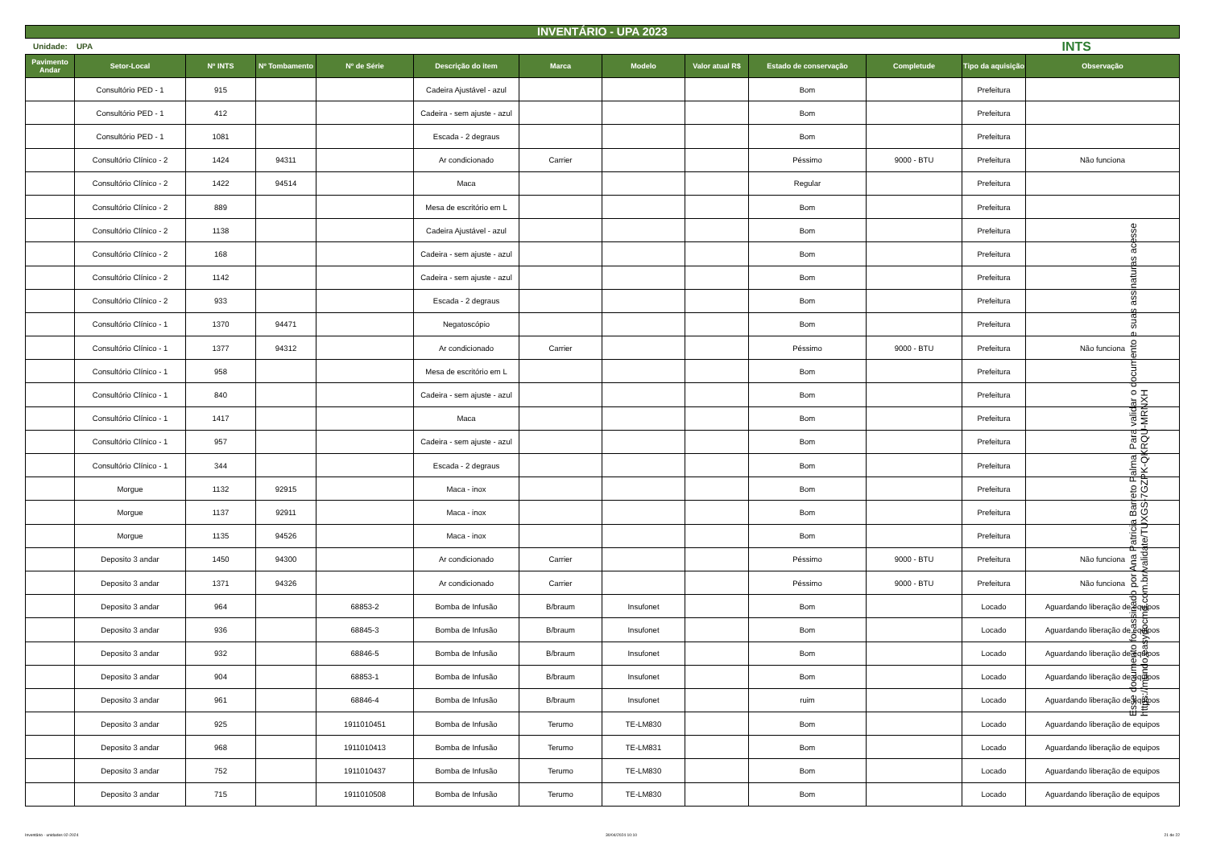INVENTÁRIO - UPA 2023
Unidade: UPA INTS
| Pavimento Andar | Setor-Local | Nº INTS | Nº Tombamento | Nº de Série | Descrição do item | Marca | Modelo | Valor atual R$ | Estado de conservação | Completude | Tipo da aquisição | Observação |
| --- | --- | --- | --- | --- | --- | --- | --- | --- | --- | --- | --- | --- |
| | Consultório PED - 1 | 915 | | | Cadeira Ajustável - azul | | | | Bom | | Prefeitura | |
| | Consultório PED - 1 | 412 | | | Cadeira - sem ajuste - azul | | | | Bom | | Prefeitura | |
| | Consultório PED - 1 | 1081 | | | Escada - 2 degraus | | | | Bom | | Prefeitura | |
| | Consultório Clínico - 2 | 1424 | 94311 | | Ar condicionado | Carrier | | | Péssimo | 9000 - BTU | Prefeitura | Não funciona |
| | Consultório Clínico - 2 | 1422 | 94514 | | Maca | | | | Regular | | Prefeitura | |
| | Consultório Clínico - 2 | 889 | | | Mesa de escritório em L | | | | Bom | | Prefeitura | |
| | Consultório Clínico - 2 | 1138 | | | Cadeira Ajustável - azul | | | | Bom | | Prefeitura | |
| | Consultório Clínico - 2 | 168 | | | Cadeira - sem ajuste - azul | | | | Bom | | Prefeitura | |
| | Consultório Clínico - 2 | 1142 | | | Cadeira - sem ajuste - azul | | | | Bom | | Prefeitura | |
| | Consultório Clínico - 2 | 933 | | | Escada - 2 degraus | | | | Bom | | Prefeitura | |
| | Consultório Clínico - 1 | 1370 | 94471 | | Negatoscópio | | | | Bom | | Prefeitura | |
| | Consultório Clínico - 1 | 1377 | 94312 | | Ar condicionado | Carrier | | | Péssimo | 9000 - BTU | Prefeitura | Não funciona |
| | Consultório Clínico - 1 | 958 | | | Mesa de escritório em L | | | | Bom | | Prefeitura | |
| | Consultório Clínico - 1 | 840 | | | Cadeira - sem ajuste - azul | | | | Bom | | Prefeitura | |
| | Consultório Clínico - 1 | 1417 | | | Maca | | | | Bom | | Prefeitura | |
| | Consultório Clínico - 1 | 957 | | | Cadeira - sem ajuste - azul | | | | Bom | | Prefeitura | |
| | Consultório Clínico - 1 | 344 | | | Escada - 2 degraus | | | | Bom | | Prefeitura | |
| | Morgue | 1132 | 92915 | | Maca - inox | | | | Bom | | Prefeitura | |
| | Morgue | 1137 | 92911 | | Maca - inox | | | | Bom | | Prefeitura | |
| | Morgue | 1135 | 94526 | | Maca - inox | | | | Bom | | Prefeitura | |
| | Deposito 3 andar | 1450 | 94300 | | Ar condicionado | Carrier | | | Péssimo | 9000 - BTU | Prefeitura | Não funciona |
| | Deposito 3 andar | 1371 | 94326 | | Ar condicionado | Carrier | | | Péssimo | 9000 - BTU | Prefeitura | Não funciona |
| | Deposito 3 andar | 964 | | 68853-2 | Bomba de Infusão | B/braum | Insufonet | | Bom | | Locado | Aguardando liberação de equipos |
| | Deposito 3 andar | 936 | | 68845-3 | Bomba de Infusão | B/braum | Insufonet | | Bom | | Locado | Aguardando liberação de equipos |
| | Deposito 3 andar | 932 | | 68846-5 | Bomba de Infusão | B/braum | Insufonet | | Bom | | Locado | Aguardando liberação de equipos |
| | Deposito 3 andar | 904 | | 68853-1 | Bomba de Infusão | B/braum | Insufonet | | Bom | | Locado | Aguardando liberação de equipos |
| | Deposito 3 andar | 961 | | 68846-4 | Bomba de Infusão | B/braum | Insufonet | | ruim | | Locado | Aguardando liberação de equipos |
| | Deposito 3 andar | 925 | | 1911010451 | Bomba de Infusão | Terumo | TE-LM830 | | Bom | | Locado | Aguardando liberação de equipos |
| | Deposito 3 andar | 968 | | 1911010413 | Bomba de Infusão | Terumo | TE-LM831 | | Bom | | Locado | Aguardando liberação de equipos |
| | Deposito 3 andar | 752 | | 1911010437 | Bomba de Infusão | Terumo | TE-LM830 | | Bom | | Locado | Aguardando liberação de equipos |
| | Deposito 3 andar | 715 | | 1911010508 | Bomba de Infusão | Terumo | TE-LM830 | | Bom | | Locado | Aguardando liberação de equipos |
Esse documento foi assinado por Ana Patricia Barreto Palma. Para validar o documento e suas assinaturas acesse https://mundo.easydocmd.com.br/validate/TUXGS-7GZPK-QKRQU-MRNXH
Inventário - unidades 02-2024 30/04/2024 10:10 21 de 22